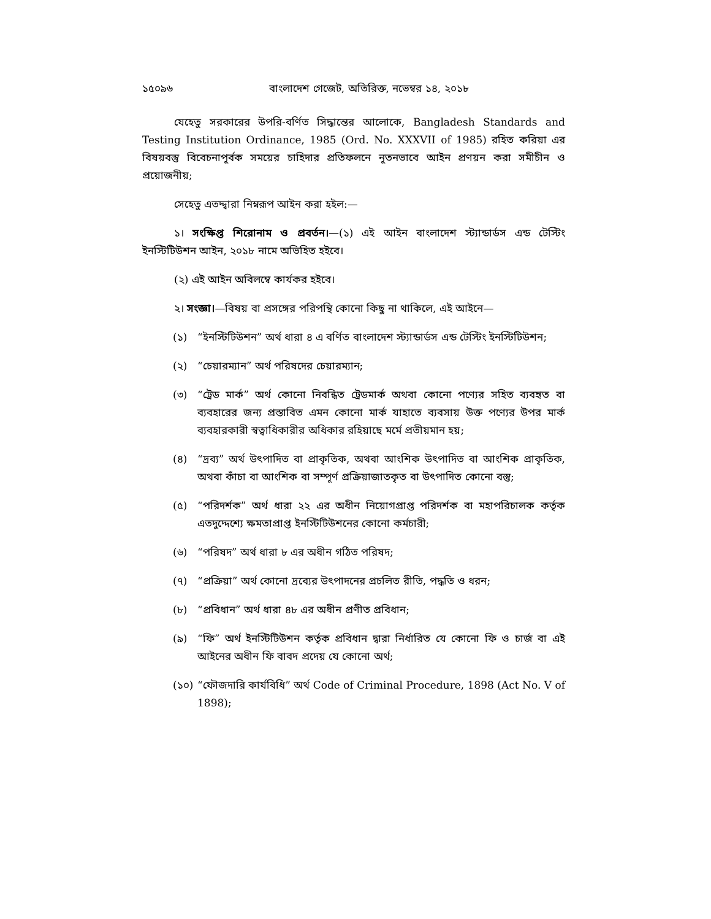১৫০৯৬ বাংলাদেশ গেজেট, অতিরিক্ত, নভেম্বর ১৪, ২০১৮
যেহেতু সরকারের উপরি-বর্ণিত সিদ্ধান্তের আলোকে, Bangladesh Standards and Testing Institution Ordinance, 1985 (Ord. No. XXXVII of 1985) রহিত করিয়া এর বিষয়বস্তু বিবেচনাপূর্বক সময়ের চাহিদার প্রতিফলনে নূতনভাবে আইন প্রণয়ন করা সমীচীন ও প্রয়োজনীয়;
সেহেতু এতদ্দ্বারা নিম্নরূপ আইন করা হইল:—
১। সংক্ষিপ্ত শিরোনাম ও প্রবর্তন।—(১) এই আইন বাংলাদেশ স্ট্যান্ডার্ডস এন্ড টেস্টিং ইনস্টিটিউশন আইন, ২০১৮ নামে অভিহিত হইবে।
(২) এই আইন অবিলম্বে কার্যকর হইবে।
২। সংজ্ঞা।—বিষয় বা প্রসঙ্গের পরিপন্থি কোনো কিছু না থাকিলে, এই আইনে—
(১) “ইনস্টিটিউশন” অর্থ ধারা ৪ এ বর্ণিত বাংলাদেশ স্ট্যান্ডার্ডস এন্ড টেস্টিং ইনস্টিটিউশন;
(২) “চেয়ারম্যান” অর্থ পরিষদের চেয়ারম্যান;
(৩) “ট্রেড মার্ক” অর্থ কোনো নিবন্ধিত ট্রেডমার্ক অথবা কোনো পণ্যের সহিত ব্যবহৃত বা ব্যবহারের জন্য প্রস্তাবিত এমন কোনো মার্ক যাহাতে ব্যবসায় উক্ত পণ্যের উপর মার্ক ব্যবহারকারী স্বত্বাধিকারীর অধিকার রহিয়াছে মর্মে প্রতীয়মান হয়;
(৪) “দ্রব্য” অর্থ উৎপাদিত বা প্রাকৃতিক, অথবা আংশিক উৎপাদিত বা আংশিক প্রাকৃতিক, অথবা কাঁচা বা আংশিক বা সম্পূর্ণ প্রক্রিয়াজাতকৃত বা উৎপাদিত কোনো বস্তু;
(৫) “পরিদর্শক” অর্থ ধারা ২২ এর অধীন নিয়োগপ্রাপ্ত পরিদর্শক বা মহাপরিচালক কর্তৃক এতদুদ্দেশ্যে ক্ষমতাপ্রাপ্ত ইনস্টিটিউশনের কোনো কর্মচারী;
(৬) “পরিষদ” অর্থ ধারা ৮ এর অধীন গঠিত পরিষদ;
(৭) “প্রক্রিয়া” অর্থ কোনো দ্রব্যের উৎপাদনের প্রচলিত রীতি, পদ্ধতি ও ধরন;
(৮) “প্রবিধান” অর্থ ধারা ৪৮ এর অধীন প্রণীত প্রবিধান;
(৯) “ফি” অর্থ ইনস্টিটিউশন কর্তৃক প্রবিধান দ্বারা নির্ধারিত যে কোনো ফি ও চার্জ বা এই আইনের অধীন ফি বাবদ প্রদেয় যে কোনো অর্থ;
(১০)
“ফৌজদারি কার্যবিধি” অর্থ Code of Criminal Procedure, 1898 (Act No. V of 1898);